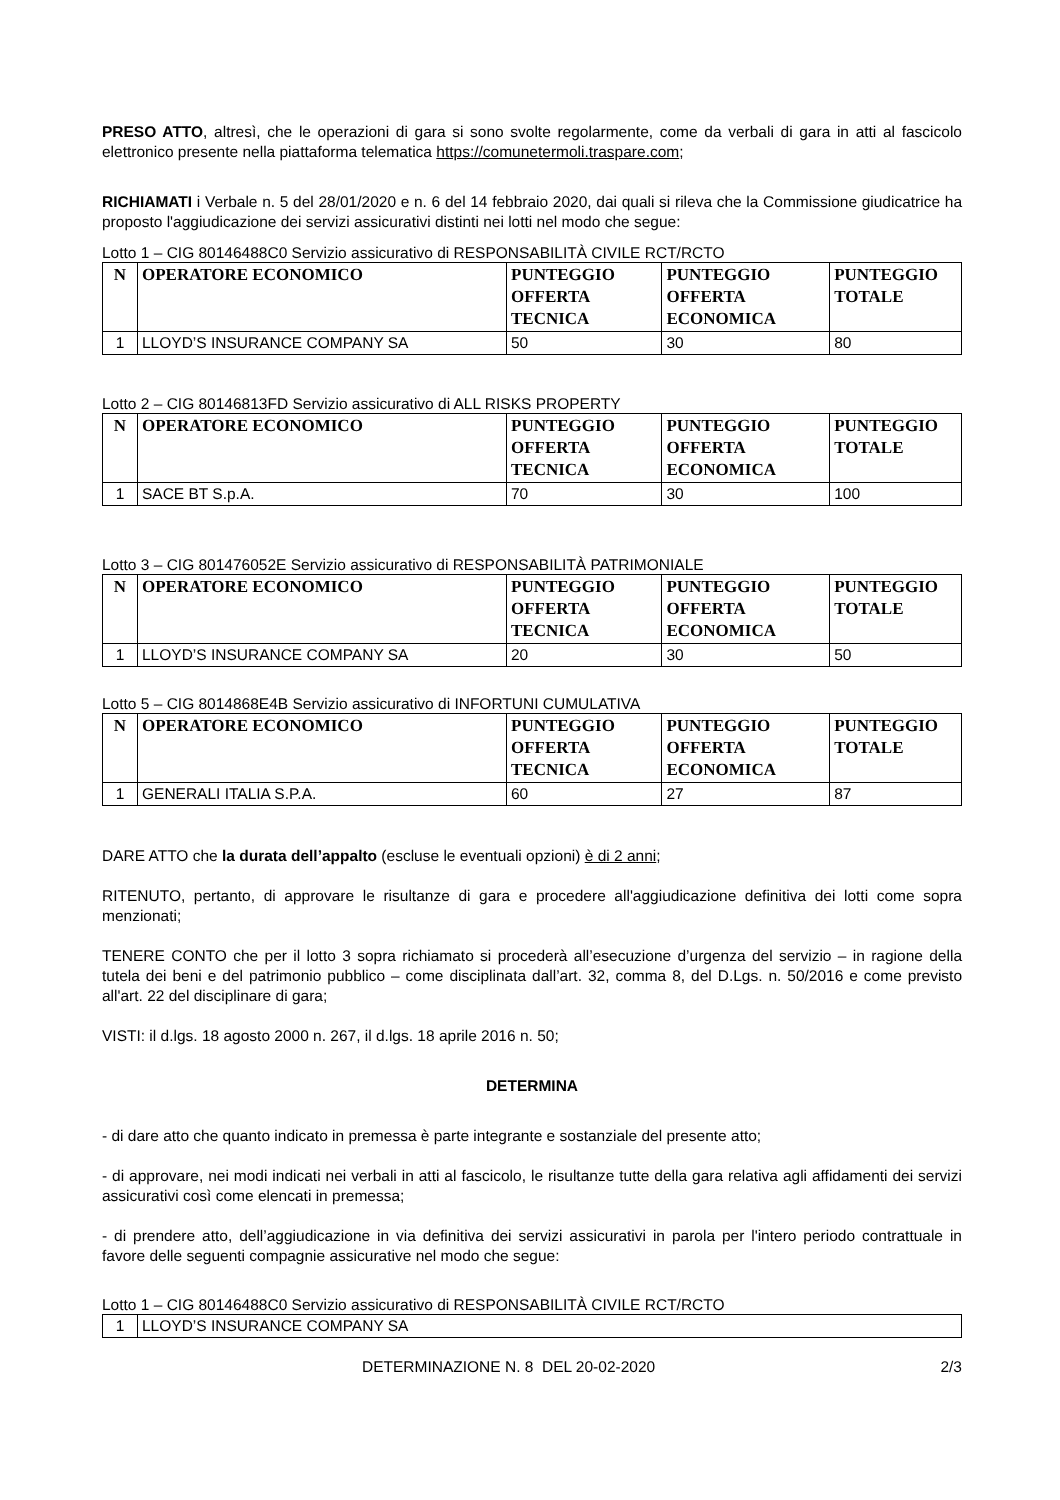PRESO ATTO, altresì, che le operazioni di gara si sono svolte regolarmente, come da verbali di gara in atti al fascicolo elettronico presente nella piattaforma telematica https://comunetermoli.traspare.com;
RICHIAMATI i Verbale n. 5 del 28/01/2020 e n. 6 del 14 febbraio 2020, dai quali si rileva che la Commissione giudicatrice ha proposto l'aggiudicazione dei servizi assicurativi distinti nei lotti nel modo che segue:
Lotto 1 – CIG 80146488C0 Servizio assicurativo di RESPONSABILITÀ CIVILE RCT/RCTO
| N | OPERATORE ECONOMICO | PUNTEGGIO OFFERTA TECNICA | PUNTEGGIO OFFERTA ECONOMICA | PUNTEGGIO TOTALE |
| --- | --- | --- | --- | --- |
| 1 | LLOYD’S INSURANCE COMPANY SA | 50 | 30 | 80 |
Lotto 2 – CIG 80146813FD Servizio assicurativo di ALL RISKS PROPERTY
| N | OPERATORE ECONOMICO | PUNTEGGIO OFFERTA TECNICA | PUNTEGGIO OFFERTA ECONOMICA | PUNTEGGIO TOTALE |
| --- | --- | --- | --- | --- |
| 1 | SACE BT S.p.A. | 70 | 30 | 100 |
Lotto 3 – CIG 801476052E Servizio assicurativo di RESPONSABILITÀ PATRIMONIALE
| N | OPERATORE ECONOMICO | PUNTEGGIO OFFERTA TECNICA | PUNTEGGIO OFFERTA ECONOMICA | PUNTEGGIO TOTALE |
| --- | --- | --- | --- | --- |
| 1 | LLOYD’S INSURANCE COMPANY SA | 20 | 30 | 50 |
Lotto 5 – CIG 8014868E4B Servizio assicurativo di INFORTUNI CUMULATIVA
| N | OPERATORE ECONOMICO | PUNTEGGIO OFFERTA TECNICA | PUNTEGGIO OFFERTA ECONOMICA | PUNTEGGIO TOTALE |
| --- | --- | --- | --- | --- |
| 1 | GENERALI ITALIA S.P.A. | 60 | 27 | 87 |
DARE ATTO che la durata dell’appalto (escluse le eventuali opzioni) è di 2 anni;
RITENUTO, pertanto, di approvare le risultanze di gara e procedere all'aggiudicazione definitiva dei lotti come sopra menzionati;
TENERE CONTO che per il lotto 3 sopra richiamato si procederà all’esecuzione d’urgenza del servizio – in ragione della tutela dei beni e del patrimonio pubblico – come disciplinata dall’art. 32, comma 8, del D.Lgs. n. 50/2016 e come previsto all'art. 22 del disciplinare di gara;
VISTI: il d.lgs. 18 agosto 2000 n. 267, il d.lgs. 18 aprile 2016 n. 50;
DETERMINA
- di dare atto che quanto indicato in premessa è parte integrante e sostanziale del presente atto;
- di approvare, nei modi indicati nei verbali in atti al fascicolo, le risultanze tutte della gara relativa agli affidamenti dei servizi assicurativi così come elencati in premessa;
- di prendere atto, dell’aggiudicazione in via definitiva dei servizi assicurativi in parola per l'intero periodo contrattuale in favore delle seguenti compagnie assicurative nel modo che segue:
Lotto 1 – CIG 80146488C0 Servizio assicurativo di RESPONSABILITÀ CIVILE RCT/RCTO
| 1 | LLOYD’S INSURANCE COMPANY SA |
DETERMINAZIONE N. 8 DEL 20-02-2020 2/3